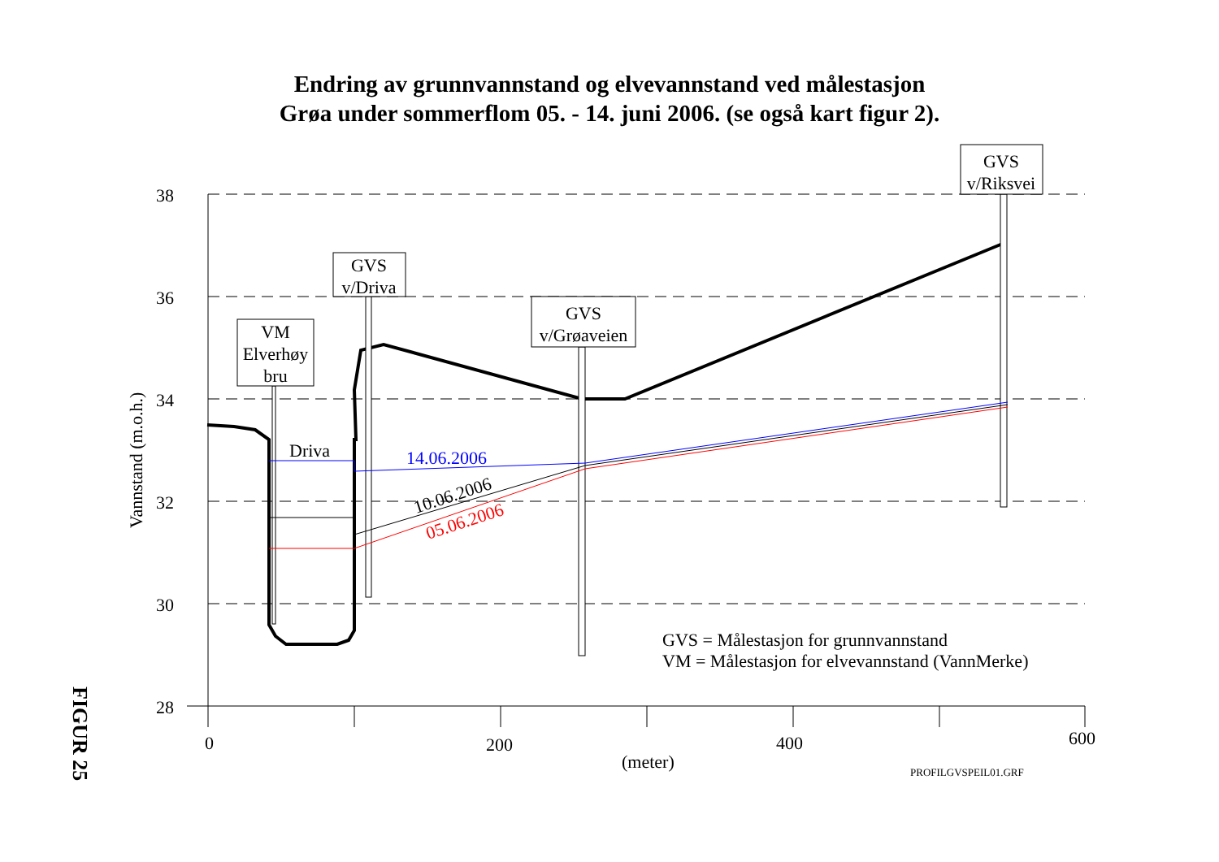Endring av grunnvannstand og elvevannstand ved målestasjon
Grøa under sommerflom 05. - 14. juni 2006. (se også kart figur 2).
38
36
34
32
30
28
0
200
400
600
(meter)
PROFILGVSPEIL01.GRF
Vannstand (m.o.h.)
FIGUR 25
VM
Elverhøy
bru
GVS
v/Driva
GVS
v/Grøaveien
GVS
v/Riksvei
Driva
14.06.2006
10.06.2006
05.06.2006
GVS = Målestasjon for grunnvannstand
VM = Målestasjon for elvevannstand (VannMerke)